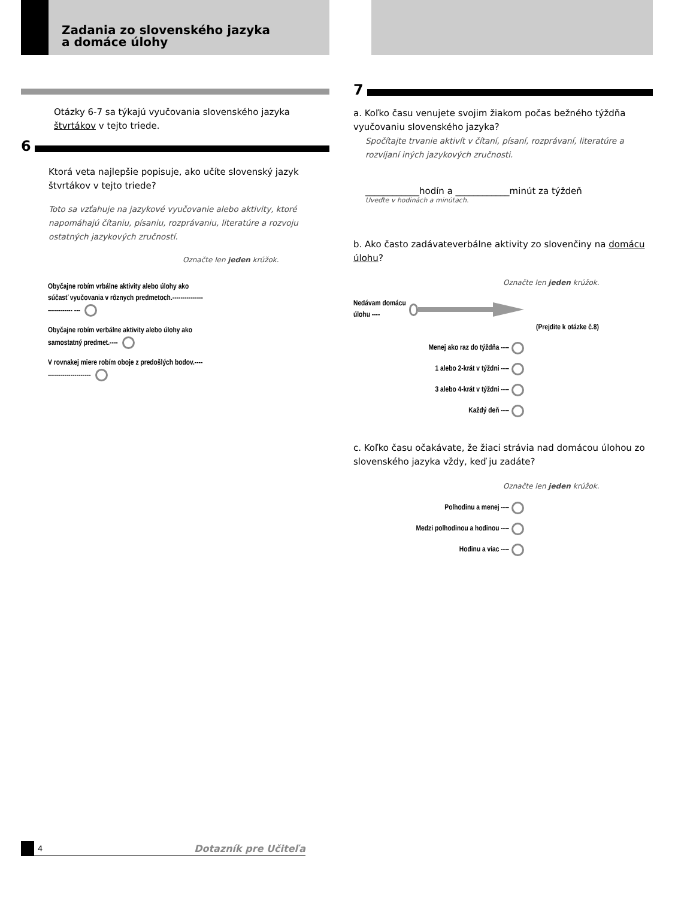Zadania zo slovenského jazyka
a domáce úlohy
Otázky 6-7 sa týkajú vyučovania slovenského jazyka štvrtákov v tejto triede.
6
Ktorá veta najlepšie popisuje, ako učíte slovenský jazyk štvrtákov v tejto triede?
Toto sa vzťahuje na jazykové vyučovanie alebo aktivity, ktoré napomáhajú čítaniu, písaniu, rozprávaniu, literatúre a rozvoju ostatných jazykových zručností.
Označte len jeden krúžok.
Obyčajne robím vrbálne aktivity alebo úlohy ako súčasť vyučovania v rôznych predmetoch.--------------------------- ---
Obyčajne robím verbálne aktivity alebo úlohy ako samostatný predmet.----
V rovnakej miere robím oboje z predošlých bodov.-------------------------
7
a. Koľko času venujete svojim žiakom počas bežného týždňa vyučovaniu slovenského jazyka?
Spočítajte trvanie aktivít v čítaní, písaní, rozprávaní, literatúre a rozvíjaní iných jazykových zručnosti.
____________hodín a ____________minút za týždeň
Uveďte v hodinách a minútach.
b. Ako často zadávateverbálne aktivity zo slovenčiny na domácu úlohu?
Označte len jeden krúžok.
Nedávam domácu úlohu ----
(Prejdite k otázke č.8)
Menej ako raz do týždňa ----
1 alebo 2-krát v týždni ----
3 alebo 4-krát v týždni ----
Každý deň ----
c. Koľko času očakávate, že žiaci strávia nad domácou úlohou zo slovenského jazyka vždy, keď ju zadáte?
Označte len jeden krúžok.
Polhodinu a menej ----
Medzi polhodinou a hodinou ----
Hodinu a viac ----
4 Dotazník pre Učiteľa